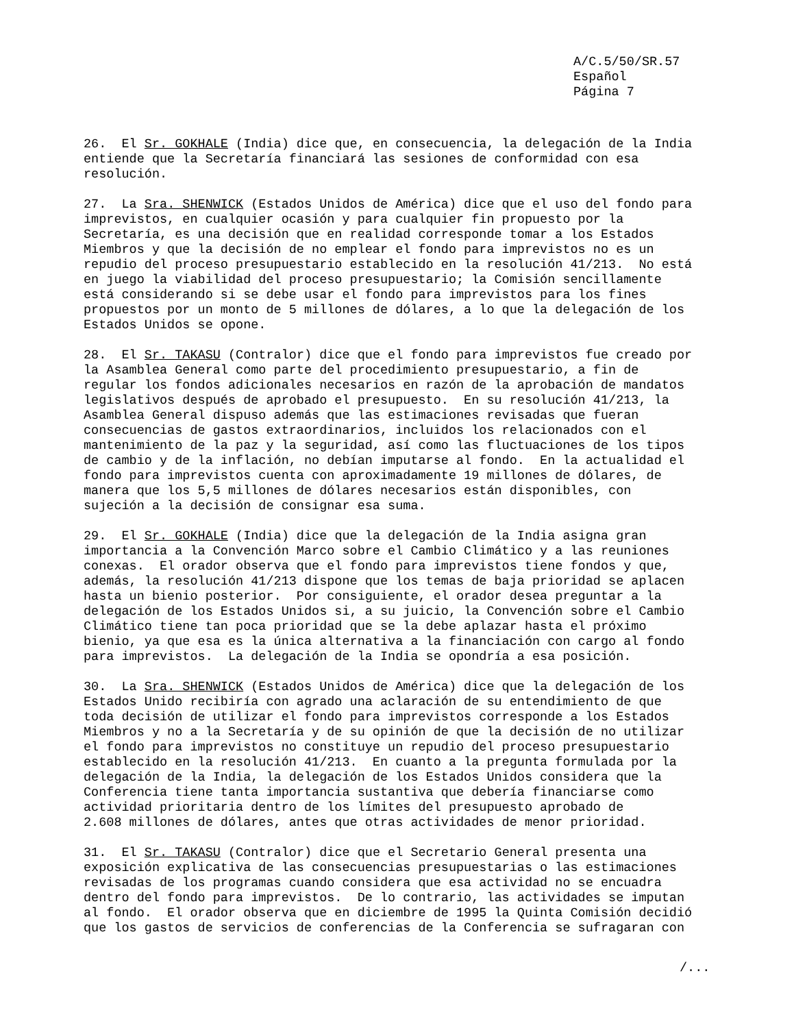A/C.5/50/SR.57 Español Página 7
26. El Sr. GOKHALE (India) dice que, en consecuencia, la delegación de la India entiende que la Secretaría financiará las sesiones de conformidad con esa resolución.
27. La Sra. SHENWICK (Estados Unidos de América) dice que el uso del fondo para imprevistos, en cualquier ocasión y para cualquier fin propuesto por la Secretaría, es una decisión que en realidad corresponde tomar a los Estados Miembros y que la decisión de no emplear el fondo para imprevistos no es un repudio del proceso presupuestario establecido en la resolución 41/213. No está en juego la viabilidad del proceso presupuestario; la Comisión sencillamente está considerando si se debe usar el fondo para imprevistos para los fines propuestos por un monto de 5 millones de dólares, a lo que la delegación de los Estados Unidos se opone.
28. El Sr. TAKASU (Contralor) dice que el fondo para imprevistos fue creado por la Asamblea General como parte del procedimiento presupuestario, a fin de regular los fondos adicionales necesarios en razón de la aprobación de mandatos legislativos después de aprobado el presupuesto. En su resolución 41/213, la Asamblea General dispuso además que las estimaciones revisadas que fueran consecuencias de gastos extraordinarios, incluidos los relacionados con el mantenimiento de la paz y la seguridad, así como las fluctuaciones de los tipos de cambio y de la inflación, no debían imputarse al fondo. En la actualidad el fondo para imprevistos cuenta con aproximadamente 19 millones de dólares, de manera que los 5,5 millones de dólares necesarios están disponibles, con sujeción a la decisión de consignar esa suma.
29. El Sr. GOKHALE (India) dice que la delegación de la India asigna gran importancia a la Convención Marco sobre el Cambio Climático y a las reuniones conexas. El orador observa que el fondo para imprevistos tiene fondos y que, además, la resolución 41/213 dispone que los temas de baja prioridad se aplacen hasta un bienio posterior. Por consiguiente, el orador desea preguntar a la delegación de los Estados Unidos si, a su juicio, la Convención sobre el Cambio Climático tiene tan poca prioridad que se la debe aplazar hasta el próximo bienio, ya que esa es la única alternativa a la financiación con cargo al fondo para imprevistos. La delegación de la India se opondría a esa posición.
30. La Sra. SHENWICK (Estados Unidos de América) dice que la delegación de los Estados Unido recibiría con agrado una aclaración de su entendimiento de que toda decisión de utilizar el fondo para imprevistos corresponde a los Estados Miembros y no a la Secretaría y de su opinión de que la decisión de no utilizar el fondo para imprevistos no constituye un repudio del proceso presupuestario establecido en la resolución 41/213. En cuanto a la pregunta formulada por la delegación de la India, la delegación de los Estados Unidos considera que la Conferencia tiene tanta importancia sustantiva que debería financiarse como actividad prioritaria dentro de los límites del presupuesto aprobado de 2.608 millones de dólares, antes que otras actividades de menor prioridad.
31. El Sr. TAKASU (Contralor) dice que el Secretario General presenta una exposición explicativa de las consecuencias presupuestarias o las estimaciones revisadas de los programas cuando considera que esa actividad no se encuadra dentro del fondo para imprevistos. De lo contrario, las actividades se imputan al fondo. El orador observa que en diciembre de 1995 la Quinta Comisión decidió que los gastos de servicios de conferencias de la Conferencia se sufragaran con
/...